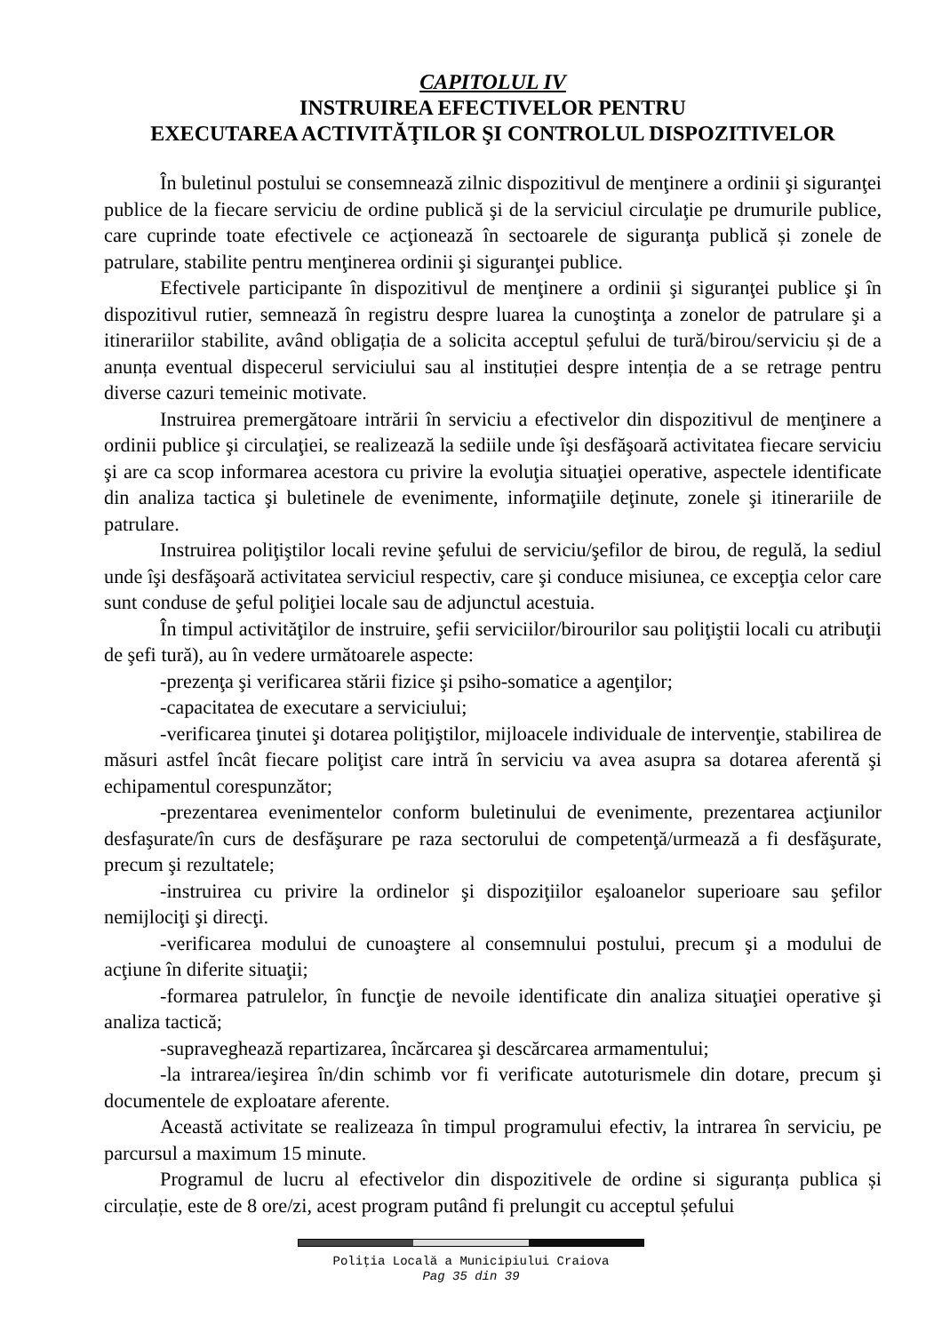CAPITOLUL IV
INSTRUIREA EFECTIVELOR PENTRU
EXECUTAREA ACTIVITĂŢILOR ŞI CONTROLUL DISPOZITIVELOR
În buletinul postului se consemnează zilnic dispozitivul de menţinere a ordinii şi siguranţei publice de la fiecare serviciu de ordine publică şi de la serviciul circulaţie pe drumurile publice, care cuprinde toate efectivele ce acţionează în sectoarele de siguranţa publică și zonele de patrulare, stabilite pentru menţinerea ordinii şi siguranţei publice.
Efectivele participante în dispozitivul de menţinere a ordinii şi siguranţei publice şi în dispozitivul rutier, semnează în registru despre luarea la cunoştinţa a zonelor de patrulare şi a itinerariilor stabilite, având obligația de a solicita acceptul șefului de tură/birou/serviciu și de a anunța eventual dispecerul serviciului sau al instituției despre intenția de a se retrage pentru diverse cazuri temeinic motivate.
Instruirea premergătoare intrării în serviciu a efectivelor din dispozitivul de menţinere a ordinii publice şi circulaţiei, se realizează la sediile unde îşi desfăşoară activitatea fiecare serviciu şi are ca scop informarea acestora cu privire la evoluţia situaţiei operative, aspectele identificate din analiza tactica şi buletinele de evenimente, informaţiile deţinute, zonele şi itinerariile de patrulare.
Instruirea poliţiştilor locali revine şefului de serviciu/şefilor de birou, de regulă, la sediul unde îşi desfăşoară activitatea serviciul respectiv, care şi conduce misiunea, ce excepţia celor care sunt conduse de şeful poliţiei locale sau de adjunctul acestuia.
În timpul activităţilor de instruire, şefii serviciilor/birourilor sau poliţiştii locali cu atribuţii de şefi tură), au în vedere următoarele aspecte:
-prezenţa şi verificarea stării fizice şi psiho-somatice a agenţilor;
-capacitatea de executare a serviciului;
-verificarea ţinutei şi dotarea poliţiştilor, mijloacele individuale de intervenţie, stabilirea de măsuri astfel încât fiecare poliţist care intră în serviciu va avea asupra sa dotarea aferentă şi echipamentul corespunzător;
-prezentarea evenimentelor conform buletinului de evenimente, prezentarea acţiunilor desfaşurate/în curs de desfăşurare pe raza sectorului de competenţă/urmează a fi desfăşurate, precum şi rezultatele;
-instruirea cu privire la ordinelor şi dispoziţiilor eşaloanelor superioare sau şefilor nemijlociţi şi direcţi.
-verificarea modului de cunoaştere al consemnului postului, precum şi a modului de acţiune în diferite situaţii;
-formarea patrulelor, în funcţie de nevoile identificate din analiza situaţiei operative şi analiza tactică;
-supraveghează repartizarea, încărcarea şi descărcarea armamentului;
-la intrarea/ieşirea în/din schimb vor fi verificate autoturismele din dotare, precum şi documentele de exploatare aferente.
Această activitate se realizeaza în timpul programului efectiv, la intrarea în serviciu, pe parcursul a maximum 15 minute.
Programul de lucru al efectivelor din dispozitivele de ordine si siguranța publica și circulație, este de 8 ore/zi, acest program putând fi prelungit cu acceptul șefului
Poliţia Locală a Municipiului Craiova
Pag 35 din 39